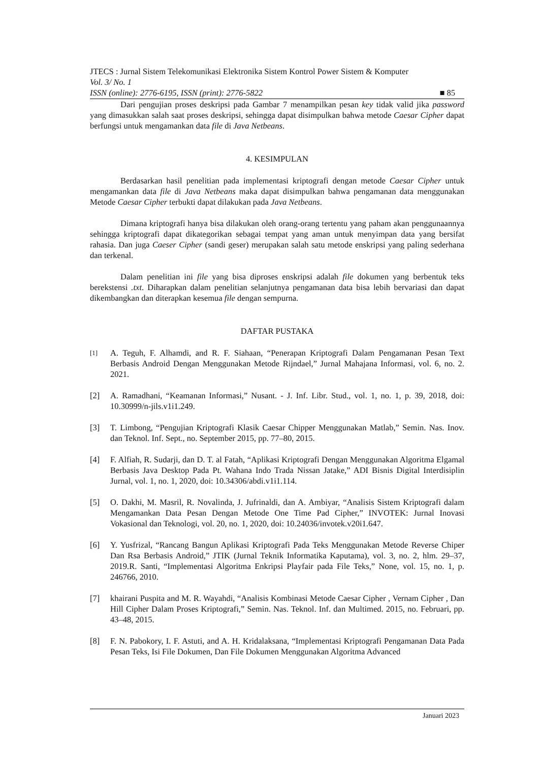JTECS : Jurnal Sistem Telekomunikasi Elektronika Sistem Kontrol Power Sistem & Komputer
Vol. 3/ No. 1
ISSN (online): 2776-6195, ISSN (print): 2776-5822 ■ 85
Dari pengujian proses deskripsi pada Gambar 7 menampilkan pesan key tidak valid jika password yang dimasukkan salah saat proses deskripsi, sehingga dapat disimpulkan bahwa metode Caesar Cipher dapat berfungsi untuk mengamankan data file di Java Netbeans.
4. KESIMPULAN
Berdasarkan hasil penelitian pada implementasi kriptografi dengan metode Caesar Cipher untuk mengamankan data file di Java Netbeans maka dapat disimpulkan bahwa pengamanan data menggunakan Metode Caesar Cipher terbukti dapat dilakukan pada Java Netbeans.
Dimana kriptografi hanya bisa dilakukan oleh orang-orang tertentu yang paham akan penggunaannya sehingga kriptografi dapat dikategorikan sebagai tempat yang aman untuk menyimpan data yang bersifat rahasia. Dan juga Caeser Cipher (sandi geser) merupakan salah satu metode enskripsi yang paling sederhana dan terkenal.
Dalam penelitian ini file yang bisa diproses enskripsi adalah file dokumen yang berbentuk teks berekstensi .txt. Diharapkan dalam penelitian selanjutnya pengamanan data bisa lebih bervariasi dan dapat dikembangkan dan diterapkan kesemua file dengan sempurna.
DAFTAR PUSTAKA
[1] A. Teguh, F. Alhamdi, and R. F. Siahaan, “Penerapan Kriptografi Dalam Pengamanan Pesan Text Berbasis Android Dengan Menggunakan Metode Rijndael,” Jurnal Mahajana Informasi, vol. 6, no. 2. 2021.
[2] A. Ramadhani, “Keamanan Informasi,” Nusant. - J. Inf. Libr. Stud., vol. 1, no. 1, p. 39, 2018, doi: 10.30999/n-jils.v1i1.249.
[3] T. Limbong, “Pengujian Kriptografi Klasik Caesar Chipper Menggunakan Matlab,” Semin. Nas. Inov. dan Teknol. Inf. Sept., no. September 2015, pp. 77–80, 2015.
[4] F. Alfiah, R. Sudarji, dan D. T. al Fatah, “Aplikasi Kriptografi Dengan Menggunakan Algoritma Elgamal Berbasis Java Desktop Pada Pt. Wahana Indo Trada Nissan Jatake,” ADI Bisnis Digital Interdisiplin Jurnal, vol. 1, no. 1, 2020, doi: 10.34306/abdi.v1i1.114.
[5] O. Dakhi, M. Masril, R. Novalinda, J. Jufrinaldi, dan A. Ambiyar, “Analisis Sistem Kriptografi dalam Mengamankan Data Pesan Dengan Metode One Time Pad Cipher,” INVOTEK: Jurnal Inovasi Vokasional dan Teknologi, vol. 20, no. 1, 2020, doi: 10.24036/invotek.v20i1.647.
[6] Y. Yusfrizal, “Rancang Bangun Aplikasi Kriptografi Pada Teks Menggunakan Metode Reverse Chiper Dan Rsa Berbasis Android,” JTIK (Jurnal Teknik Informatika Kaputama), vol. 3, no. 2, hlm. 29–37, 2019.R. Santi, “Implementasi Algoritma Enkripsi Playfair pada File Teks,” None, vol. 15, no. 1, p. 246766, 2010.
[7] khairani Puspita and M. R. Wayahdi, “Analisis Kombinasi Metode Caesar Cipher , Vernam Cipher , Dan Hill Cipher Dalam Proses Kriptografi,” Semin. Nas. Teknol. Inf. dan Multimed. 2015, no. Februari, pp. 43–48, 2015.
[8] F. N. Pabokory, I. F. Astuti, and A. H. Kridalaksana, “Implementasi Kriptografi Pengamanan Data Pada Pesan Teks, Isi File Dokumen, Dan File Dokumen Menggunakan Algoritma Advanced
Januari 2023